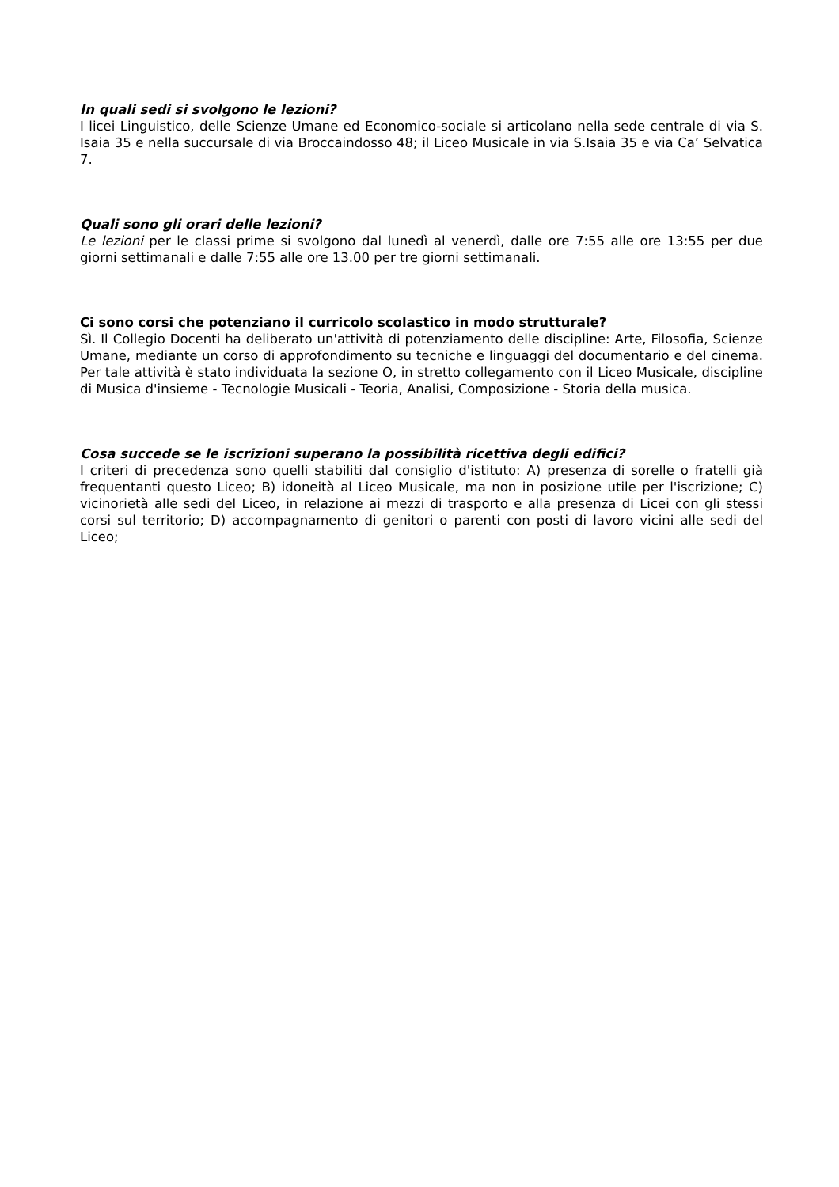In quali sedi si svolgono le lezioni?
I licei Linguistico, delle Scienze Umane ed Economico-sociale si articolano nella sede centrale di via S. Isaia 35 e nella succursale di via Broccaindosso 48; il Liceo Musicale in via S.Isaia 35 e via Ca’ Selvatica 7.
Quali sono gli orari delle lezioni?
Le lezioni per le classi prime si svolgono dal lunedì al venerdì, dalle ore 7:55 alle ore 13:55 per due giorni settimanali e dalle 7:55 alle ore 13.00 per tre giorni settimanali.
Ci sono corsi che potenziano il curricolo scolastico in modo strutturale?
Sì. Il Collegio Docenti ha deliberato un'attività di potenziamento delle discipline: Arte, Filosofia, Scienze Umane, mediante un corso di approfondimento su tecniche e linguaggi del documentario e del cinema. Per tale attività è stato individuata la sezione O, in stretto collegamento con il Liceo Musicale, discipline di Musica d'insieme - Tecnologie Musicali - Teoria, Analisi, Composizione - Storia della musica.
Cosa succede se le iscrizioni superano la possibilità ricettiva degli edifici?
I criteri di precedenza sono quelli stabiliti dal consiglio d'istituto: A) presenza di sorelle o fratelli già frequentanti questo Liceo; B) idoneità al Liceo Musicale, ma non in posizione utile per l'iscrizione; C) vicinorietà alle sedi del Liceo, in relazione ai mezzi di trasporto e alla presenza di Licei con gli stessi corsi sul territorio; D) accompagnamento di genitori o parenti con posti di lavoro vicini alle sedi del Liceo;